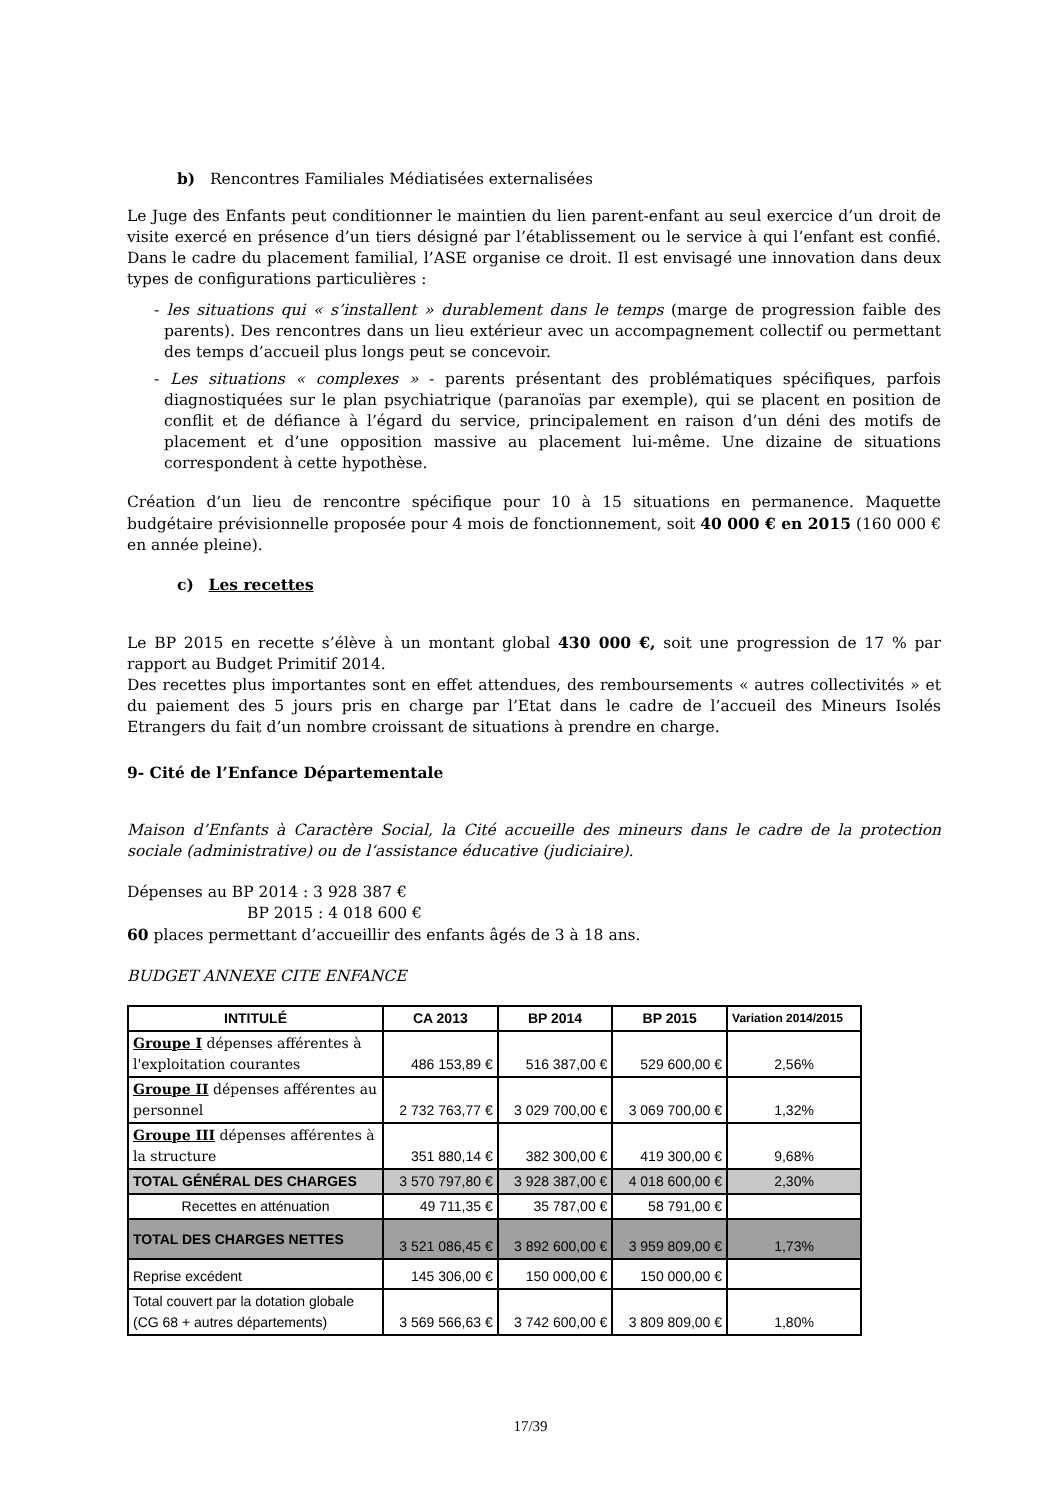b) Rencontres Familiales Médiatisées externalisées
Le Juge des Enfants peut conditionner le maintien du lien parent-enfant au seul exercice d’un droit de visite exercé en présence d’un tiers désigné par l’établissement ou le service à qui l’enfant est confié. Dans le cadre du placement familial, l’ASE organise ce droit. Il est envisagé une innovation dans deux types de configurations particulières :
- les situations qui « s’installent » durablement dans le temps (marge de progression faible des parents). Des rencontres dans un lieu extérieur avec un accompagnement collectif ou permettant des temps d’accueil plus longs peut se concevoir.
- Les situations « complexes » - parents présentant des problématiques spécifiques, parfois diagnostiquées sur le plan psychiatrique (paranoïas par exemple), qui se placent en position de conflit et de défiance à l’égard du service, principalement en raison d’un déni des motifs de placement et d’une opposition massive au placement lui-même. Une dizaine de situations correspondent à cette hypothèse.
Création d’un lieu de rencontre spécifique pour 10 à 15 situations en permanence. Maquette budgétaire prévisionnelle proposée pour 4 mois de fonctionnement, soit 40 000 € en 2015 (160 000 € en année pleine).
c) Les recettes
Le BP 2015 en recette s’élève à un montant global 430 000 €, soit une progression de 17 % par rapport au Budget Primitif 2014.
Des recettes plus importantes sont en effet attendues, des remboursements « autres collectivités » et du paiement des 5 jours pris en charge par l’Etat dans le cadre de l’accueil des Mineurs Isolés Etrangers du fait d’un nombre croissant de situations à prendre en charge.
9- Cité de l’Enfance Départementale
Maison d’Enfants à Caractère Social, la Cité accueille des mineurs dans le cadre de la protection sociale (administrative) ou de l‘assistance éducative (judiciaire).
Dépenses au BP 2014 : 3 928 387 €
BP 2015 : 4 018 600 €
60 places permettant d’accueillir des enfants âgés de 3 à 18 ans.
BUDGET ANNEXE CITE ENFANCE
| INTITULÉ | CA 2013 | BP 2014 | BP 2015 | Variation 2014/2015 |
| --- | --- | --- | --- | --- |
| Groupe I dépenses afférentes à l'exploitation courantes | 486 153,89 € | 516 387,00 € | 529 600,00 € | 2,56% |
| Groupe II dépenses afférentes au personnel | 2 732 763,77 € | 3 029 700,00 € | 3 069 700,00 € | 1,32% |
| Groupe III dépenses afférentes à la structure | 351 880,14 € | 382 300,00 € | 419 300,00 € | 9,68% |
| TOTAL GÉNÉRAL DES CHARGES | 3 570 797,80 € | 3 928 387,00 € | 4 018 600,00 € | 2,30% |
| Recettes en atténuation | 49 711,35 € | 35 787,00 € | 58 791,00 € | |
| TOTAL DES CHARGES NETTES | 3 521 086,45 € | 3 892 600,00 € | 3 959 809,00 € | 1,73% |
| Reprise excédent | 145 306,00 € | 150 000,00 € | 150 000,00 € | |
| Total couvert par la dotation globale (CG 68 + autres départements) | 3 569 566,63 € | 3 742 600,00 € | 3 809 809,00 € | 1,80% |
17/39